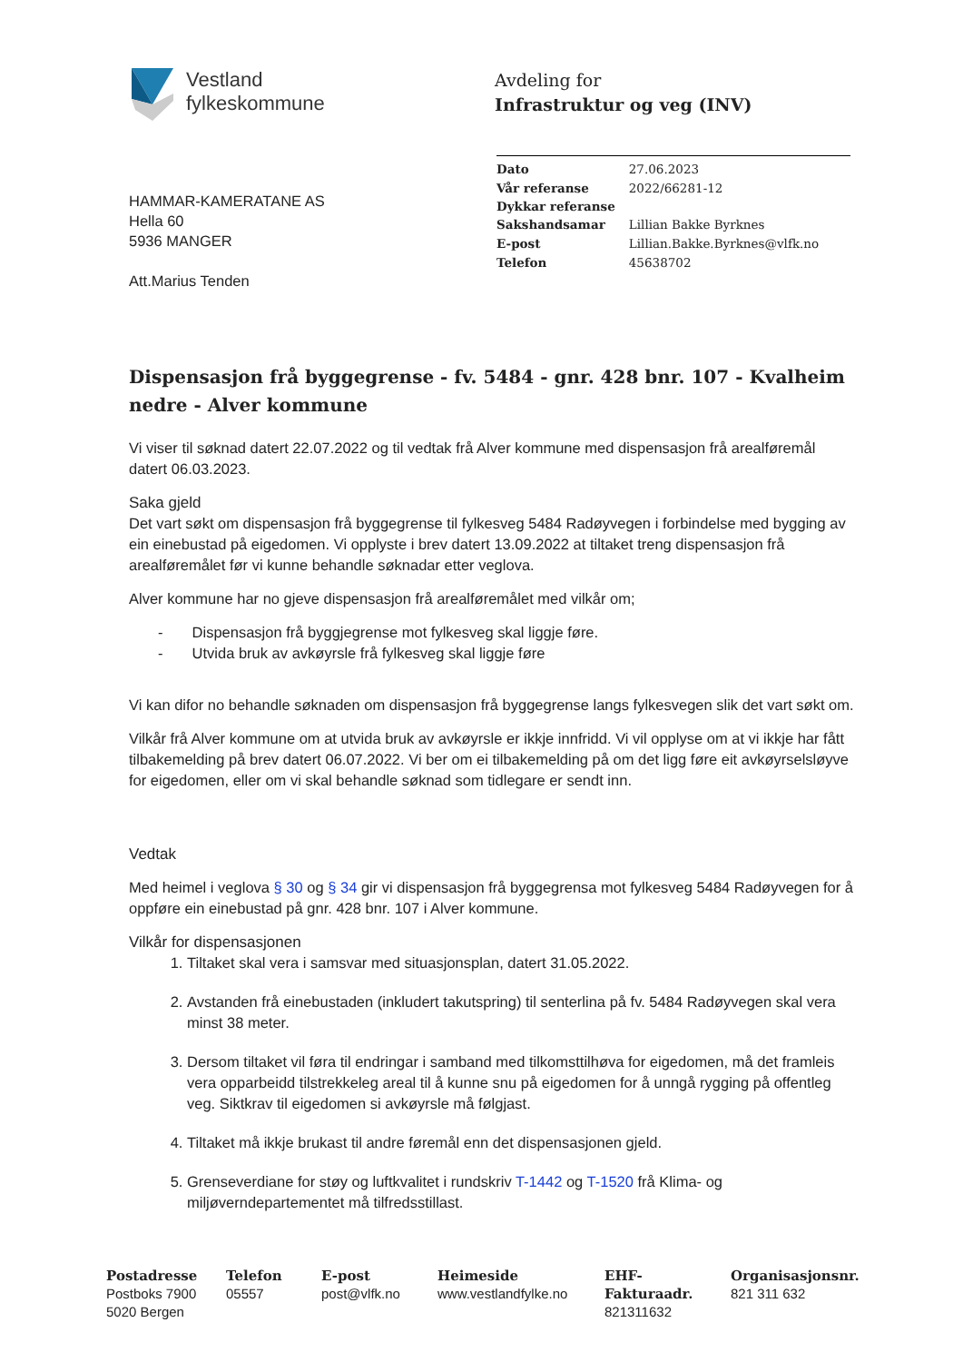Vestland
fylkeskommune
Avdeling for
Infrastruktur og veg (INV)
| Dato | 27.06.2023 |
| Vår referanse | 2022/66281-12 |
| Dykkar referanse | |
| Sakshandsamar | Lillian Bakke Byrknes |
| E-post | Lillian.Bakke.Byrknes@vlfk.no |
| Telefon | 45638702 |
HAMMAR-KAMERATANE AS
Hella 60
5936 MANGER
Att.Marius Tenden
Dispensasjon frå byggegrense - fv. 5484 - gnr. 428 bnr. 107 - Kvalheim nedre - Alver kommune
Vi viser til søknad datert 22.07.2022 og til vedtak frå Alver kommune med dispensasjon frå arealføremål datert 06.03.2023.
Saka gjeld
Det vart søkt om dispensasjon frå byggegrense til fylkesveg 5484 Radøyvegen i forbindelse med bygging av ein einebustad på eigedomen. Vi opplyste i brev datert 13.09.2022 at tiltaket treng dispensasjon frå arealføremålet før vi kunne behandle søknadar etter veglova.
Alver kommune har no gjeve dispensasjon frå arealføremålet med vilkår om;
- Dispensasjon frå byggjegrense mot fylkesveg skal liggje føre.
- Utvida bruk av avkøyrsle frå fylkesveg skal liggje føre
Vi kan difor no behandle søknaden om dispensasjon frå byggegrense langs fylkesvegen slik det vart søkt om.
Vilkår frå Alver kommune om at utvida bruk av avkøyrsle er ikkje innfridd. Vi vil opplyse om at vi ikkje har fått tilbakemelding på brev datert 06.07.2022. Vi ber om ei tilbakemelding på om det ligg føre eit avkøyrselsløyve for eigedomen, eller om vi skal behandle søknad som tidlegare er sendt inn.
Vedtak
Med heimel i veglova § 30 og § 34 gir vi dispensasjon frå byggegrensa mot fylkesveg 5484 Radøyvegen for å oppføre ein einebustad på gnr. 428 bnr. 107 i Alver kommune.
Vilkår for dispensasjonen
1. Tiltaket skal vera i samsvar med situasjonsplan, datert 31.05.2022.
2. Avstanden frå einebustaden (inkludert takutspring) til senterlina på fv. 5484 Radøyvegen skal vera minst 38 meter.
3. Dersom tiltaket vil føra til endringar i samband med tilkomsttilhøva for eigedomen, må det framleis vera opparbeidd tilstrekkeleg areal til å kunne snu på eigedomen for å unngå rygging på offentleg veg. Siktkrav til eigedomen si avkøyrsle må følgjast.
4. Tiltaket må ikkje brukast til andre føremål enn det dispensasjonen gjeld.
5. Grenseverdiane for støy og luftkvalitet i rundskriv T-1442 og T-1520 frå Klima- og miljøverndepartementet må tilfredsstillast.
Postadresse
Postboks 7900
5020 Bergen
Telefon
05557
E-post
post@vlfk.no
Heimeside
www.vestlandfylke.no
EHF-Fakturaadr.
821311632
Organisasjonsnr.
821 311 632